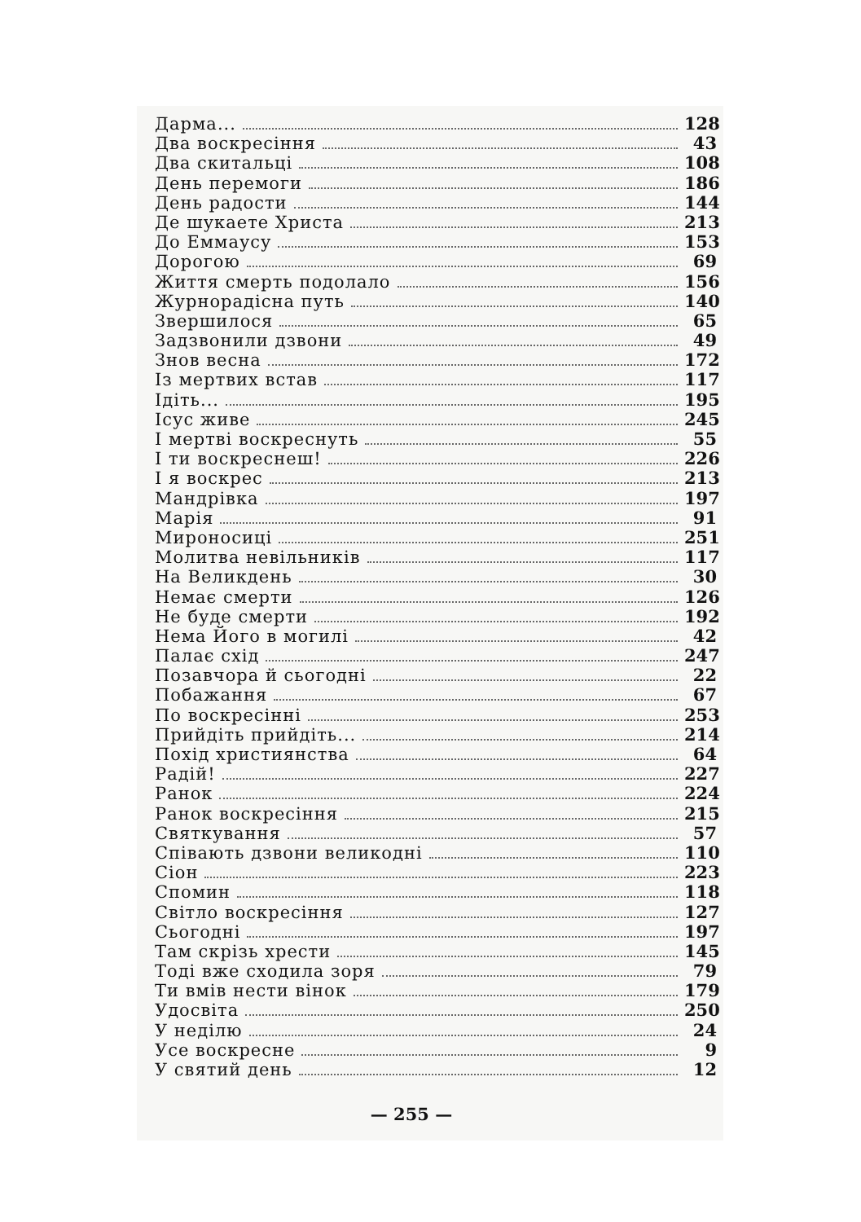Дарма... 128
Два воскресіння 43
Два скитальці 108
День перемоги 186
День радости 144
Де шукаете Христа 213
До Еммаусу 153
Дорогою 69
Життя смерть подолало 156
Журнорадісна путь 140
Звершилося 65
Задзвонили дзвони 49
Знов весна 172
Із мертвих встав 117
Ідіть... 195
Ісус живе 245
І мертві воскреснуть 55
І ти воскреснеш! 226
І я воскрес 213
Мандрівка 197
Марія 91
Мироносиці 251
Молитва невільників 117
На Великдень 30
Немає смерти 126
Не буде смерти 192
Нема Його в могилі 42
Палає схід 247
Позавчора й сьогодні 22
Побажання 67
По воскресінні 253
Прийдіть прийдіть... 214
Похід християнства 64
Радій! 227
Ранок 224
Ранок воскресіння 215
Святкування 57
Співають дзвони великодні 110
Сіон 223
Спомин 118
Світло воскресіння 127
Сьогодні 197
Там скрізь хрести 145
Тоді вже сходила зоря 79
Ти вмів нести вінок 179
Удосвіта 250
У неділю 24
Усе воскресне 9
У святий день 12
— 255 —